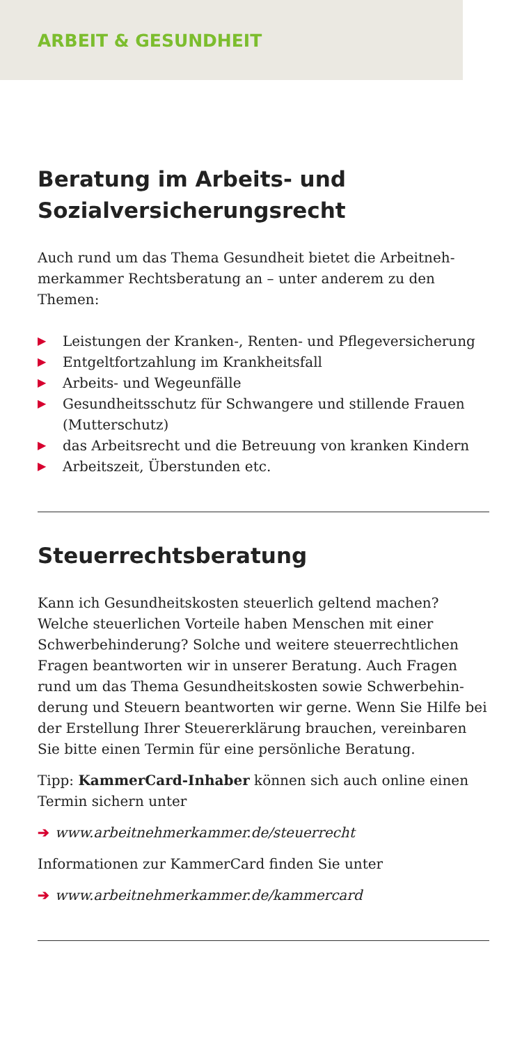ARBEIT & GESUNDHEIT
Beratung im Arbeits- und Sozialversicherungsrecht
Auch rund um das Thema Gesundheit bietet die Arbeitneh­merkammer Rechtsberatung an – unter anderem zu den Themen:
▶ Leistungen der Kranken-, Renten- und Pflegeversicherung
▶ Entgeltfortzahlung im Krankheitsfall
▶ Arbeits- und Wegeunfälle
▶ Gesundheitsschutz für Schwangere und stillende Frauen (Mutterschutz)
▶ das Arbeitsrecht und die Betreuung von kranken Kindern
▶ Arbeitszeit, Überstunden etc.
Steuerrechtsberatung
Kann ich Gesundheitskosten steuerlich geltend machen? Welche steuerlichen Vorteile haben Menschen mit einer Schwerbehinderung? Solche und weitere steuerrechtlichen Fragen beantworten wir in unserer Beratung. Auch Fragen rund um das Thema Gesundheitskosten sowie Schwerbehin­derung und Steuern beantworten wir gerne. Wenn Sie Hilfe bei der Erstellung Ihrer Steuererklärung brauchen, verein­baren Sie bitte einen Termin für eine persönliche Beratung.
Tipp: KammerCard-Inhaber können sich auch online einen Termin sichern unter
➔ www.arbeitnehmerkammer.de/steuerrecht
Informationen zur KammerCard finden Sie unter
➔ www.arbeitnehmerkammer.de/kammercard